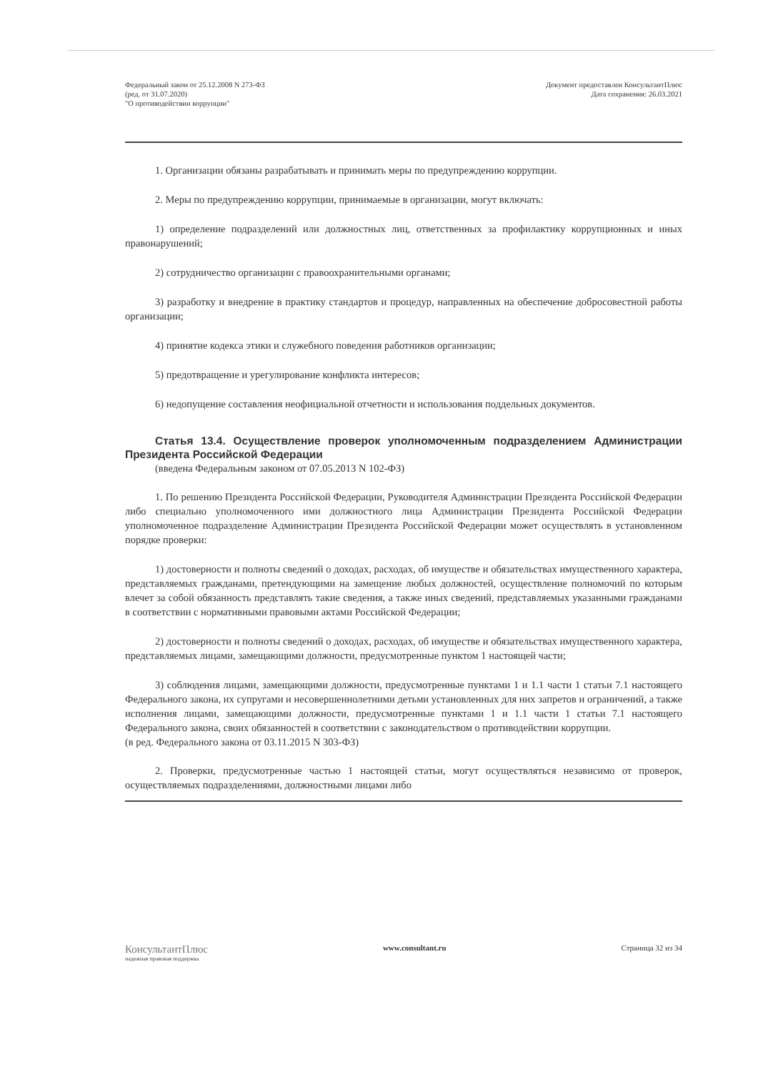Федеральный закон от 25.12.2008 N 273-ФЗ
(ред. от 31.07.2020)
"О противодействии коррупции"
Документ предоставлен КонсультантПлюс
Дата сохранения: 26.03.2021
1. Организации обязаны разрабатывать и принимать меры по предупреждению коррупции.
2. Меры по предупреждению коррупции, принимаемые в организации, могут включать:
1) определение подразделений или должностных лиц, ответственных за профилактику коррупционных и иных правонарушений;
2) сотрудничество организации с правоохранительными органами;
3) разработку и внедрение в практику стандартов и процедур, направленных на обеспечение добросовестной работы организации;
4) принятие кодекса этики и служебного поведения работников организации;
5) предотвращение и урегулирование конфликта интересов;
6) недопущение составления неофициальной отчетности и использования поддельных документов.
Статья 13.4. Осуществление проверок уполномоченным подразделением Администрации Президента Российской Федерации
(введена Федеральным законом от 07.05.2013 N 102-ФЗ)
1. По решению Президента Российской Федерации, Руководителя Администрации Президента Российской Федерации либо специально уполномоченного ими должностного лица Администрации Президента Российской Федерации уполномоченное подразделение Администрации Президента Российской Федерации может осуществлять в установленном порядке проверки:
1) достоверности и полноты сведений о доходах, расходах, об имуществе и обязательствах имущественного характера, представляемых гражданами, претендующими на замещение любых должностей, осуществление полномочий по которым влечет за собой обязанность представлять такие сведения, а также иных сведений, представляемых указанными гражданами в соответствии с нормативными правовыми актами Российской Федерации;
2) достоверности и полноты сведений о доходах, расходах, об имуществе и обязательствах имущественного характера, представляемых лицами, замещающими должности, предусмотренные пунктом 1 настоящей части;
3) соблюдения лицами, замещающими должности, предусмотренные пунктами 1 и 1.1 части 1 статьи 7.1 настоящего Федерального закона, их супругами и несовершеннолетними детьми установленных для них запретов и ограничений, а также исполнения лицами, замещающими должности, предусмотренные пунктами 1 и 1.1 части 1 статьи 7.1 настоящего Федерального закона, своих обязанностей в соответствии с законодательством о противодействии коррупции.
(в ред. Федерального закона от 03.11.2015 N 303-ФЗ)
2. Проверки, предусмотренные частью 1 настоящей статьи, могут осуществляться независимо от проверок, осуществляемых подразделениями, должностными лицами либо
КонсультантПлюс
надежная правовая поддержка
www.consultant.ru Страница 32 из 34